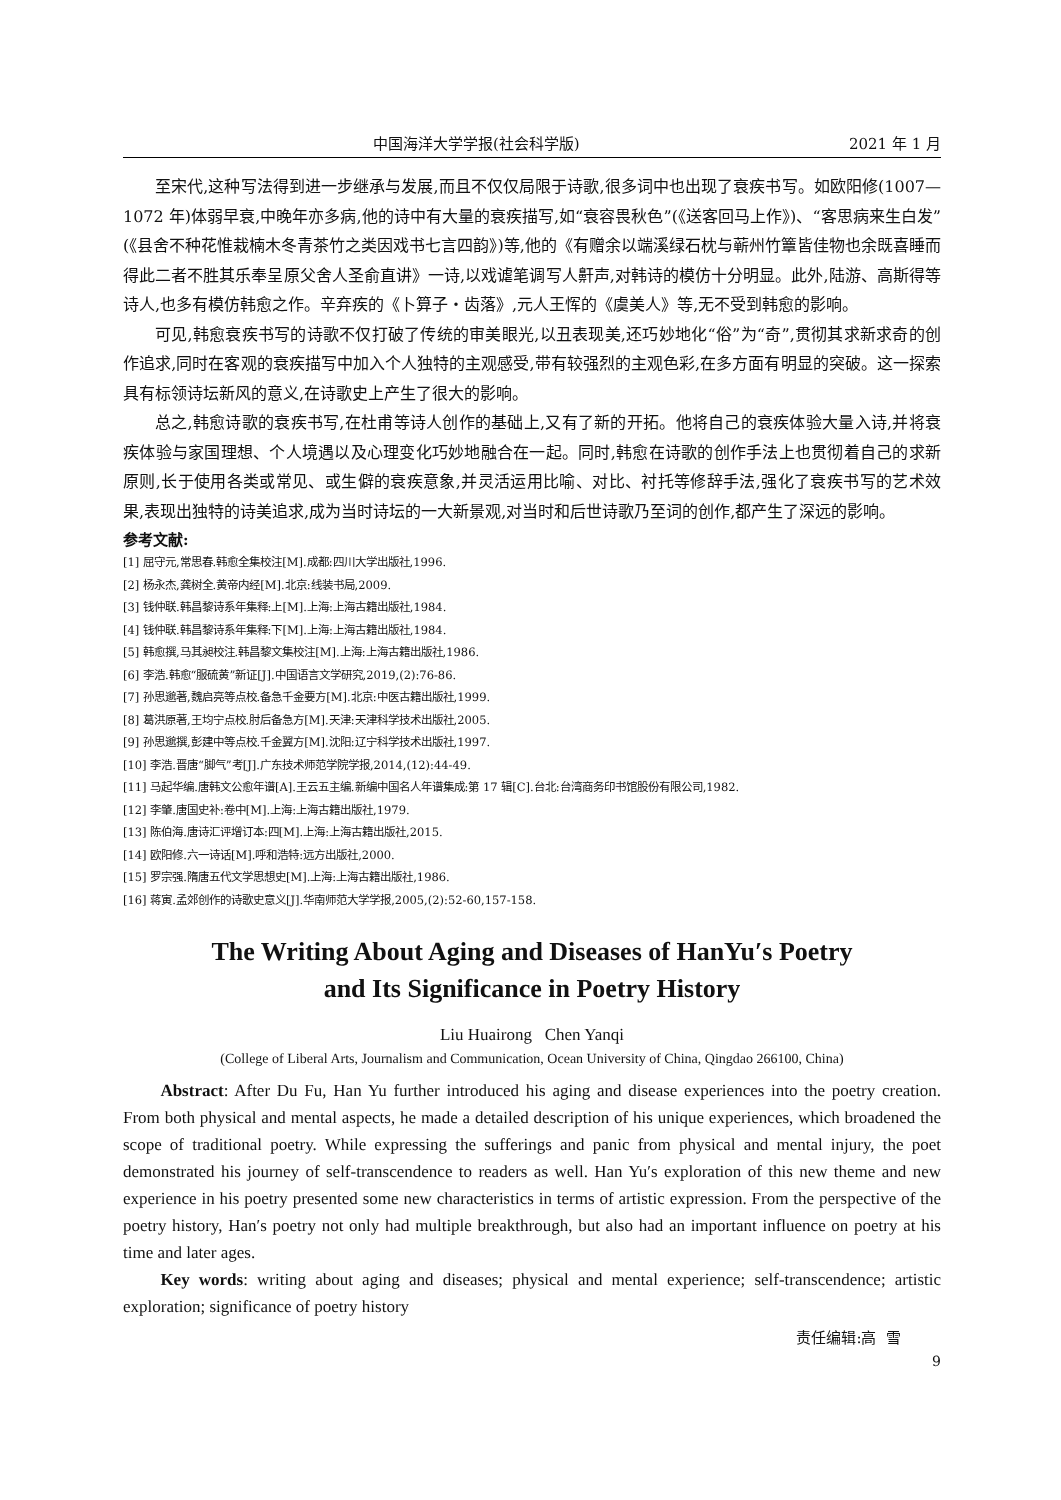中国海洋大学学报(社会科学版) 2021 年 1 月
至宋代,这种写法得到进一步继承与发展,而且不仅仅局限于诗歌,很多词中也出现了衰疾书写。如欧阳修(1007—1072 年)体弱早衰,中晚年亦多病,他的诗中有大量的衰疾描写,如“衰容畏秋色”(《送客回马上作》)、“客思病来生白发”(《县舍不种花惟栽楠木冬青茶竹之类因戏书七言四韵》)等,他的《有赠余以端溪绿石枕与蕲州竹簟皆佳物也余既喜睡而得此二者不胜其乐奉呈原父舍人圣俞直讲》一诗,以戏谑笔调写人鼾声,对韩诗的模仿十分明显。此外,陆游、高斯得等诗人,也多有模仿韩愈之作。辛弃疾的《卜算子・齿落》,元人王恽的《虞美人》等,无不受到韩愈的影响。
可见,韩愈衰疾书写的诗歌不仅打破了传统的审美眼光,以丑表现美,还巧妙地化“俗”为“奇”,贯彻其求新求奇的创作追求,同时在客观的衰疾描写中加入个人独特的主观感受,带有较强烈的主观色彩,在多方面有明显的突破。这一探索具有标领诗坛新风的意义,在诗歌史上产生了很大的影响。
总之,韩愈诗歌的衰疾书写,在杜甫等诗人创作的基础上,又有了新的开拓。他将自己的衰疾体验大量入诗,并将衰疾体验与家国理想、个人境遇以及心理变化巧妙地融合在一起。同时,韩愈在诗歌的创作手法上也贯彻着自己的求新原则,长于使用各类或常见、或生僻的衰疾意象,并灵活运用比喻、对比、衬托等修辞手法,强化了衰疾书写的艺术效果,表现出独特的诗美追求,成为当时诗坛的一大新景观,对当时和后世诗歌乃至词的创作,都产生了深远的影响。
参考文献:
[1] 屈守元,常思春.韩愈全集校注[M].成都:四川大学出版社,1996.
[2] 杨永杰,龚树全.黄帝内经[M].北京:线装书局,2009.
[3] 钱仲联.韩昌黎诗系年集释:上[M].上海:上海古籍出版社,1984.
[4] 钱仲联.韩昌黎诗系年集释:下[M].上海:上海古籍出版社,1984.
[5] 韩愈撰,马其昶校注.韩昌黎文集校注[M].上海:上海古籍出版社,1986.
[6] 李浩.韩愈“服硫黄”新证[J].中国语言文学研究,2019,(2):76-86.
[7] 孙思邈著,魏启亮等点校.备急千金要方[M].北京:中医古籍出版社,1999.
[8] 葛洪原著,王均宁点校.肘后备急方[M].天津:天津科学技术出版社,2005.
[9] 孙思邈撰,彭建中等点校.千金翼方[M].沈阳:辽宁科学技术出版社,1997.
[10] 李浩.晋唐“脚气”考[J].广东技术师范学院学报,2014,(12):44-49.
[11] 马起华编.唐韩文公愈年谱[A].王云五主编.新编中国名人年谱集成:第 17 辑[C].台北:台湾商务印书馆股份有限公司,1982.
[12] 李肇.唐国史补:卷中[M].上海:上海古籍出版社,1979.
[13] 陈伯海.唐诗汇评增订本:四[M].上海:上海古籍出版社,2015.
[14] 欧阳修.六一诗话[M].呼和浩特:远方出版社,2000.
[15] 罗宗强.隋唐五代文学思想史[M].上海:上海古籍出版社,1986.
[16] 蒋寅.孟郊创作的诗歌史意义[J].华南师范大学学报,2005,(2):52-60,157-158.
The Writing About Aging and Diseases of HanYu′s Poetry
and Its Significance in Poetry History
Liu Huairong Chen Yanqi
(College of Liberal Arts, Journalism and Communication, Ocean University of China, Qingdao 266100, China)
Abstract: After Du Fu, Han Yu further introduced his aging and disease experiences into the poetry creation. From both physical and mental aspects, he made a detailed description of his unique experiences, which broadened the scope of traditional poetry. While expressing the sufferings and panic from physical and mental injury, the poet demonstrated his journey of self-transcendence to readers as well. Han Yu′s exploration of this new theme and new experience in his poetry presented some new characteristics in terms of artistic expression. From the perspective of the poetry history, Han′s poetry not only had multiple breakthrough, but also had an important influence on poetry at his time and later ages.
Key words: writing about aging and diseases; physical and mental experience; self-transcendence; artistic exploration; significance of poetry history
责任编辑:高 雪
9